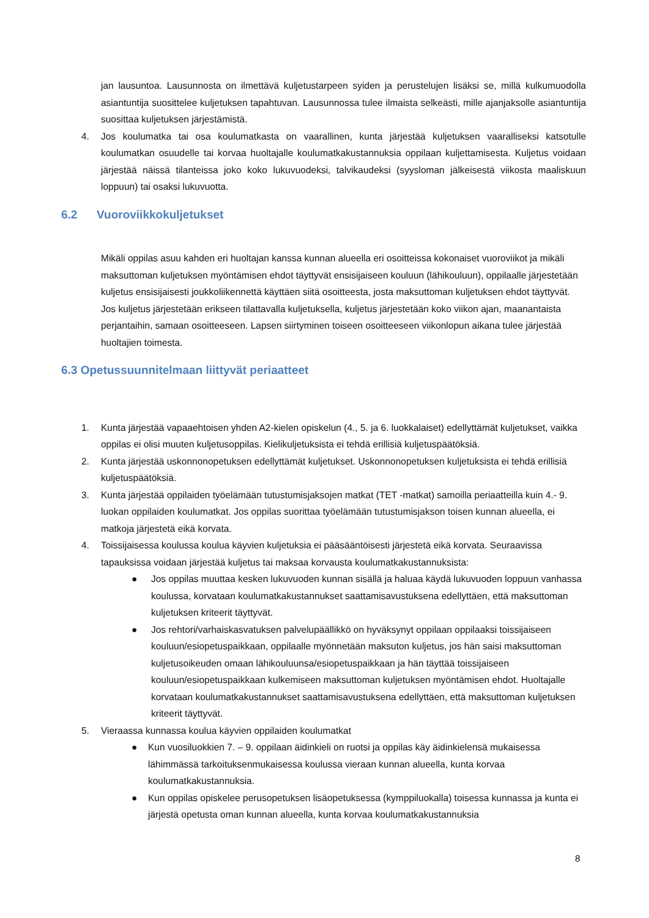jan lausuntoa. Lausunnosta on ilmettävä kuljetustarpeen syiden ja perustelujen lisäksi se, millä kulkumuodolla asiantuntija suosittelee kuljetuksen tapahtuvan. Lausunnossa tulee ilmaista selkeästi, mille ajanjaksolle asiantuntija suosittaa kuljetuksen järjestämistä.
4. Jos koulumatka tai osa koulumatkasta on vaarallinen, kunta järjestää kuljetuksen vaaralliseksi katsotulle koulumatkan osuudelle tai korvaa huoltajalle koulumatkakustannuksia oppilaan kuljettamisesta. Kuljetus voidaan järjestää näissä tilanteissa joko koko lukuvuodeksi, talvikaudeksi (syysloman jälkeisestä viikosta maaliskuun loppuun) tai osaksi lukuvuotta.
6.2 Vuoroviikkokuljetukset
Mikäli oppilas asuu kahden eri huoltajan kanssa kunnan alueella eri osoitteissa kokonaiset vuoroviikot ja mikäli maksuttoman kuljetuksen myöntämisen ehdot täyttyvät ensisijaiseen kouluun (lähikouluun), oppilaalle järjestetään kuljetus ensisijaisesti joukkoliikennettä käyttäen siitä osoitteesta, josta maksuttoman kuljetuksen ehdot täyttyvät. Jos kuljetus järjestetään erikseen tilattavalla kuljetuksella, kuljetus järjestetään koko viikon ajan, maanantaista perjantaihin, samaan osoitteeseen. Lapsen siirtyminen toiseen osoitteeseen viikonlopun aikana tulee järjestää huoltajien toimesta.
6.3 Opetussuunnitelmaan liittyvät periaatteet
1. Kunta järjestää vapaaehtoisen yhden A2-kielen opiskelun (4., 5. ja 6. luokkalaiset) edellyttämät kuljetukset, vaikka oppilas ei olisi muuten kuljetusoppilas. Kielikuljetuksista ei tehdä erillisiä kuljetuspäätöksiä.
2. Kunta järjestää uskonnonopetuksen edellyttämät kuljetukset. Uskonnonopetuksen kuljetuksista ei tehdä erillisiä kuljetuspäätöksiä.
3. Kunta järjestää oppilaiden työelämään tutustumisjaksojen matkat (TET -matkat) samoilla periaatteilla kuin 4.- 9. luokan oppilaiden koulumatkat. Jos oppilas suorittaa työelämään tutustumisjakson toisen kunnan alueella, ei matkoja järjestetä eikä korvata.
4. Toissijaisessa koulussa koulua käyvien kuljetuksia ei pääsääntöisesti järjestetä eikä korvata. Seuraavissa tapauksissa voidaan järjestää kuljetus tai maksaa korvausta koulumatkakustannuksista:
● Jos oppilas muuttaa kesken lukuvuoden kunnan sisällä ja haluaa käydä lukuvuoden loppuun vanhassa koulussa, korvataan koulumatkakustannukset saattamisavustuksena edellyttäen, että maksuttoman kuljetuksen kriteerit täyttyvät.
● Jos rehtori/varhaiskasvatuksen palvelupäällikkö on hyväksynyt oppilaan oppilaaksi toissijaiseen kouluun/esiopetuspaikkaan, oppilaalle myönnetään maksuton kuljetus, jos hän saisi maksuttoman kuljetusoikeuden omaan lähikouluunsa/esiopetuspaikkaan ja hän täyttää toissijaiseen kouluun/esiopetuspaikkaan kulkemiseen maksuttoman kuljetuksen myöntämisen ehdot. Huoltajalle korvataan koulumatkakustannukset saattamisavustuksena edellyttäen, että maksuttoman kuljetuksen kriteerit täyttyvät.
5. Vieraassa kunnassa koulua käyvien oppilaiden koulumatkat
● Kun vuosiluokkien 7. – 9. oppilaan äidinkieli on ruotsi ja oppilas käy äidinkielensä mukaisessa lähimmässä tarkoituksenmukaisessa koulussa vieraan kunnan alueella, kunta korvaa koulumatkakustannuksia.
● Kun oppilas opiskelee perusopetuksen lisäopetuksessa (kymppiluokalla) toisessa kunnassa ja kunta ei järjestä opetusta oman kunnan alueella, kunta korvaa koulumatkakustannuksia
8